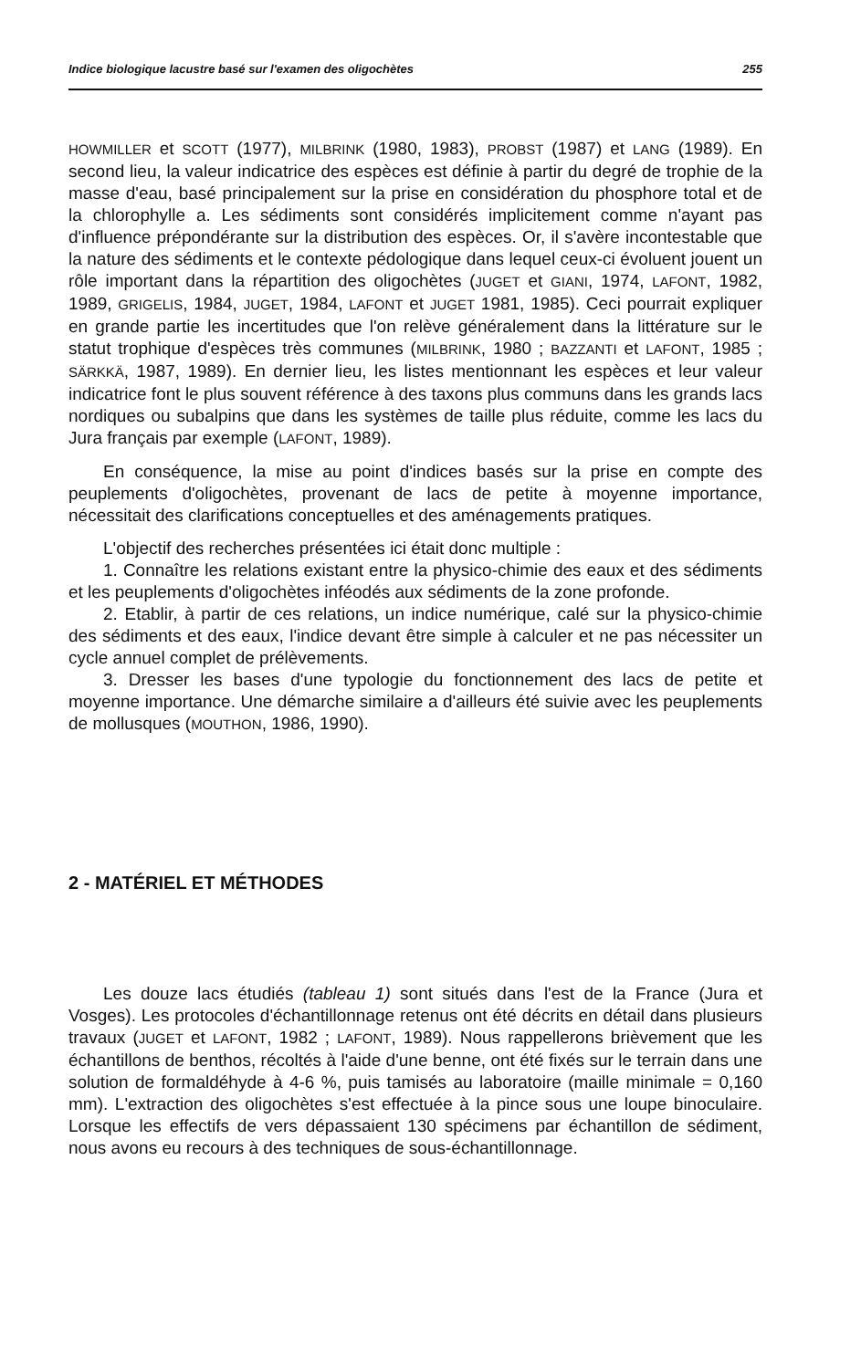Indice biologique lacustre basé sur l'examen des oligochètes 255
HOWMILLER et SCOTT (1977), MILBRINK (1980, 1983), PROBST (1987) et LANG (1989). En second lieu, la valeur indicatrice des espèces est définie à partir du degré de trophie de la masse d'eau, basé principalement sur la prise en considération du phosphore total et de la chlorophylle a. Les sédiments sont considérés implicitement comme n'ayant pas d'influence prépondérante sur la distribution des espèces. Or, il s'avère incontestable que la nature des sédiments et le contexte pédologique dans lequel ceux-ci évoluent jouent un rôle important dans la répartition des oligochètes (JUGET et GIANI, 1974, LAFONT, 1982, 1989, GRIGELIS, 1984, JUGET, 1984, LAFONT et JUGET 1981, 1985). Ceci pourrait expliquer en grande partie les incertitudes que l'on relève généralement dans la littérature sur le statut trophique d'espèces très communes (MILBRINK, 1980 ; BAZZANTI et LAFONT, 1985 ; SÄRKKÄ, 1987, 1989). En dernier lieu, les listes mentionnant les espèces et leur valeur indicatrice font le plus souvent référence à des taxons plus communs dans les grands lacs nordiques ou subalpins que dans les systèmes de taille plus réduite, comme les lacs du Jura français par exemple (LAFONT, 1989).
En conséquence, la mise au point d'indices basés sur la prise en compte des peuplements d'oligochètes, provenant de lacs de petite à moyenne importance, nécessitait des clarifications conceptuelles et des aménagements pratiques.
L'objectif des recherches présentées ici était donc multiple :
1. Connaître les relations existant entre la physico-chimie des eaux et des sédiments et les peuplements d'oligochètes inféodés aux sédiments de la zone profonde.
2. Etablir, à partir de ces relations, un indice numérique, calé sur la physico-chimie des sédiments et des eaux, l'indice devant être simple à calculer et ne pas nécessiter un cycle annuel complet de prélèvements.
3. Dresser les bases d'une typologie du fonctionnement des lacs de petite et moyenne importance. Une démarche similaire a d'ailleurs été suivie avec les peuplements de mollusques (MOUTHON, 1986, 1990).
2 - MATÉRIEL ET MÉTHODES
Les douze lacs étudiés (tableau 1) sont situés dans l'est de la France (Jura et Vosges). Les protocoles d'échantillonnage retenus ont été décrits en détail dans plusieurs travaux (JUGET et LAFONT, 1982 ; LAFONT, 1989). Nous rappellerons brièvement que les échantillons de benthos, récoltés à l'aide d'une benne, ont été fixés sur le terrain dans une solution de formaldéhyde à 4-6 %, puis tamisés au laboratoire (maille minimale = 0,160 mm). L'extraction des oligochètes s'est effectuée à la pince sous une loupe binoculaire. Lorsque les effectifs de vers dépassaient 130 spécimens par échantillon de sédiment, nous avons eu recours à des techniques de sous-échantillonnage.